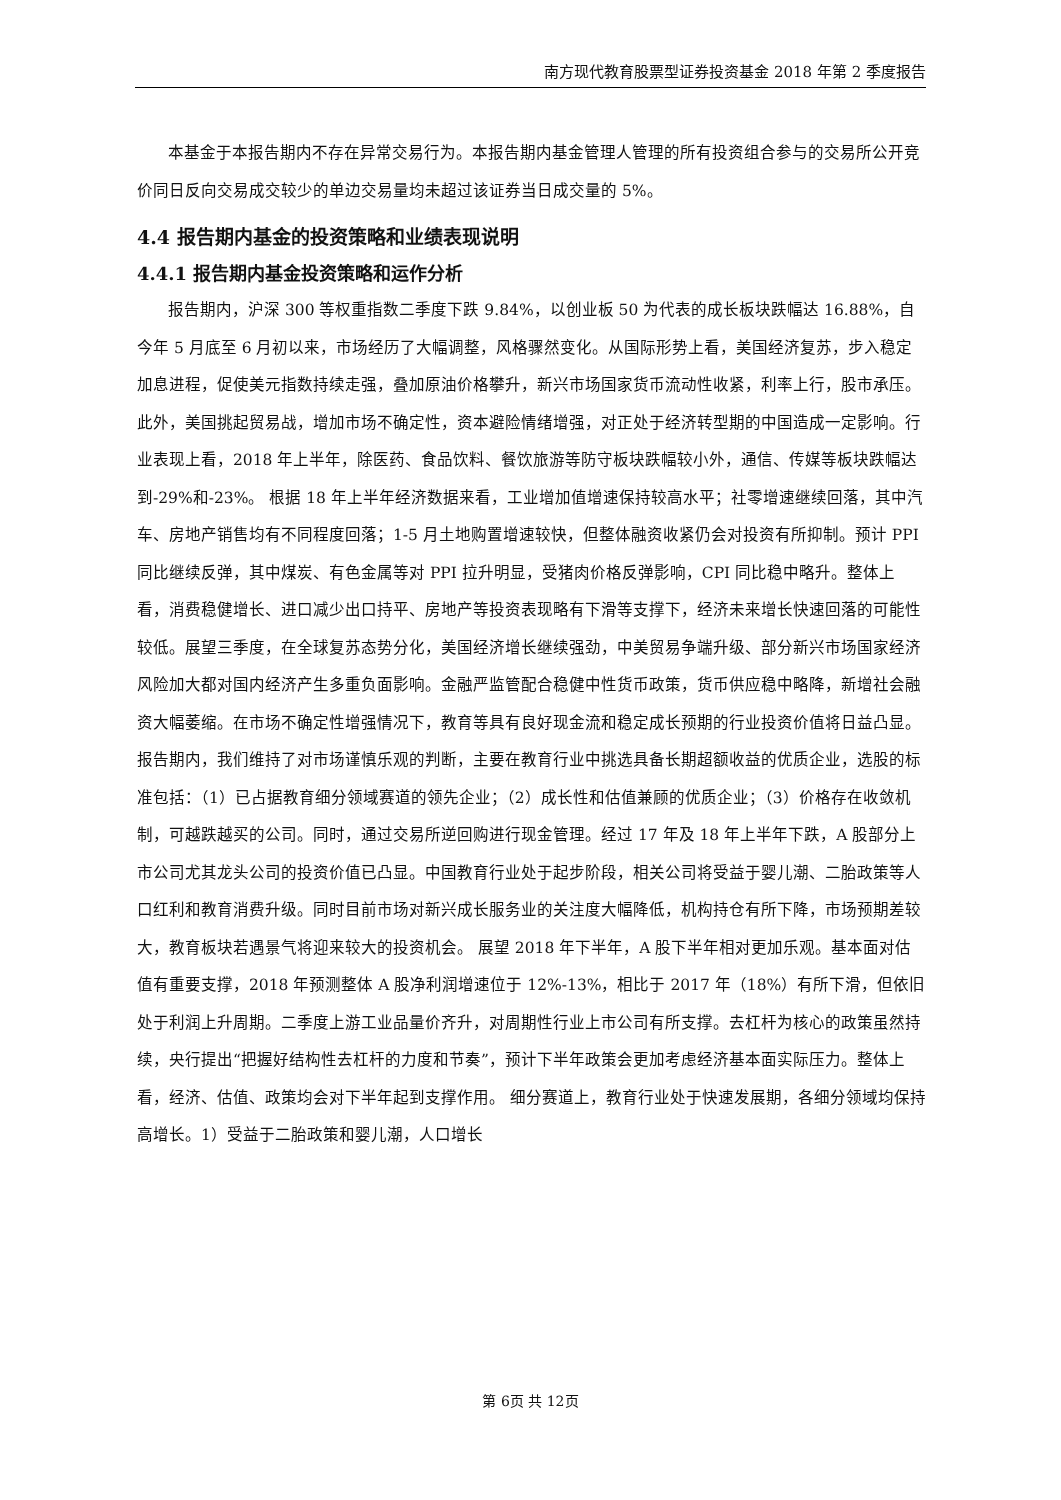南方现代教育股票型证券投资基金 2018 年第 2 季度报告
本基金于本报告期内不存在异常交易行为。本报告期内基金管理人管理的所有投资组合参与的交易所公开竞价同日反向交易成交较少的单边交易量均未超过该证券当日成交量的 5%。
4.4 报告期内基金的投资策略和业绩表现说明
4.4.1 报告期内基金投资策略和运作分析
报告期内，沪深 300 等权重指数二季度下跌 9.84%，以创业板 50 为代表的成长板块跌幅达 16.88%，自今年 5 月底至 6 月初以来，市场经历了大幅调整，风格骤然变化。从国际形势上看，美国经济复苏，步入稳定加息进程，促使美元指数持续走强，叠加原油价格攀升，新兴市场国家货币流动性收紧，利率上行，股市承压。此外，美国挑起贸易战，增加市场不确定性，资本避险情绪增强，对正处于经济转型期的中国造成一定影响。行业表现上看，2018 年上半年，除医药、食品饮料、餐饮旅游等防守板块跌幅较小外，通信、传媒等板块跌幅达到-29%和-23%。 根据 18 年上半年经济数据来看，工业增加值增速保持较高水平；社零增速继续回落，其中汽车、房地产销售均有不同程度回落；1-5 月土地购置增速较快，但整体融资收紧仍会对投资有所抑制。预计 PPI 同比继续反弹，其中煤炭、有色金属等对 PPI 拉升明显，受猪肉价格反弹影响，CPI 同比稳中略升。整体上看，消费稳健增长、进口减少出口持平、房地产等投资表现略有下滑等支撑下，经济未来增长快速回落的可能性较低。展望三季度，在全球复苏态势分化，美国经济增长继续强劲，中美贸易争端升级、部分新兴市场国家经济风险加大都对国内经济产生多重负面影响。金融严监管配合稳健中性货币政策，货币供应稳中略降，新增社会融资大幅萎缩。在市场不确定性增强情况下，教育等具有良好现金流和稳定成长预期的行业投资价值将日益凸显。 报告期内，我们维持了对市场谨慎乐观的判断，主要在教育行业中挑选具备长期超额收益的优质企业，选股的标准包括：（1）已占据教育细分领域赛道的领先企业；（2）成长性和估值兼顾的优质企业；（3）价格存在收敛机制，可越跌越买的公司。同时，通过交易所逆回购进行现金管理。经过 17 年及 18 年上半年下跌，A 股部分上市公司尤其龙头公司的投资价值已凸显。中国教育行业处于起步阶段，相关公司将受益于婴儿潮、二胎政策等人口红利和教育消费升级。同时目前市场对新兴成长服务业的关注度大幅降低，机构持仓有所下降，市场预期差较大，教育板块若遇景气将迎来较大的投资机会。 展望 2018 年下半年，A 股下半年相对更加乐观。基本面对估值有重要支撑，2018 年预测整体 A 股净利润增速位于 12%-13%，相比于 2017 年（18%）有所下滑，但依旧处于利润上升周期。二季度上游工业品量价齐升，对周期性行业上市公司有所支撑。去杠杆为核心的政策虽然持续，央行提出“把握好结构性去杠杆的力度和节奏”，预计下半年政策会更加考虑经济基本面实际压力。整体上看，经济、估值、政策均会对下半年起到支撑作用。 细分赛道上，教育行业处于快速发展期，各细分领域均保持高增长。1）受益于二胎政策和婴儿潮，人口增长
第 6页 共 12页